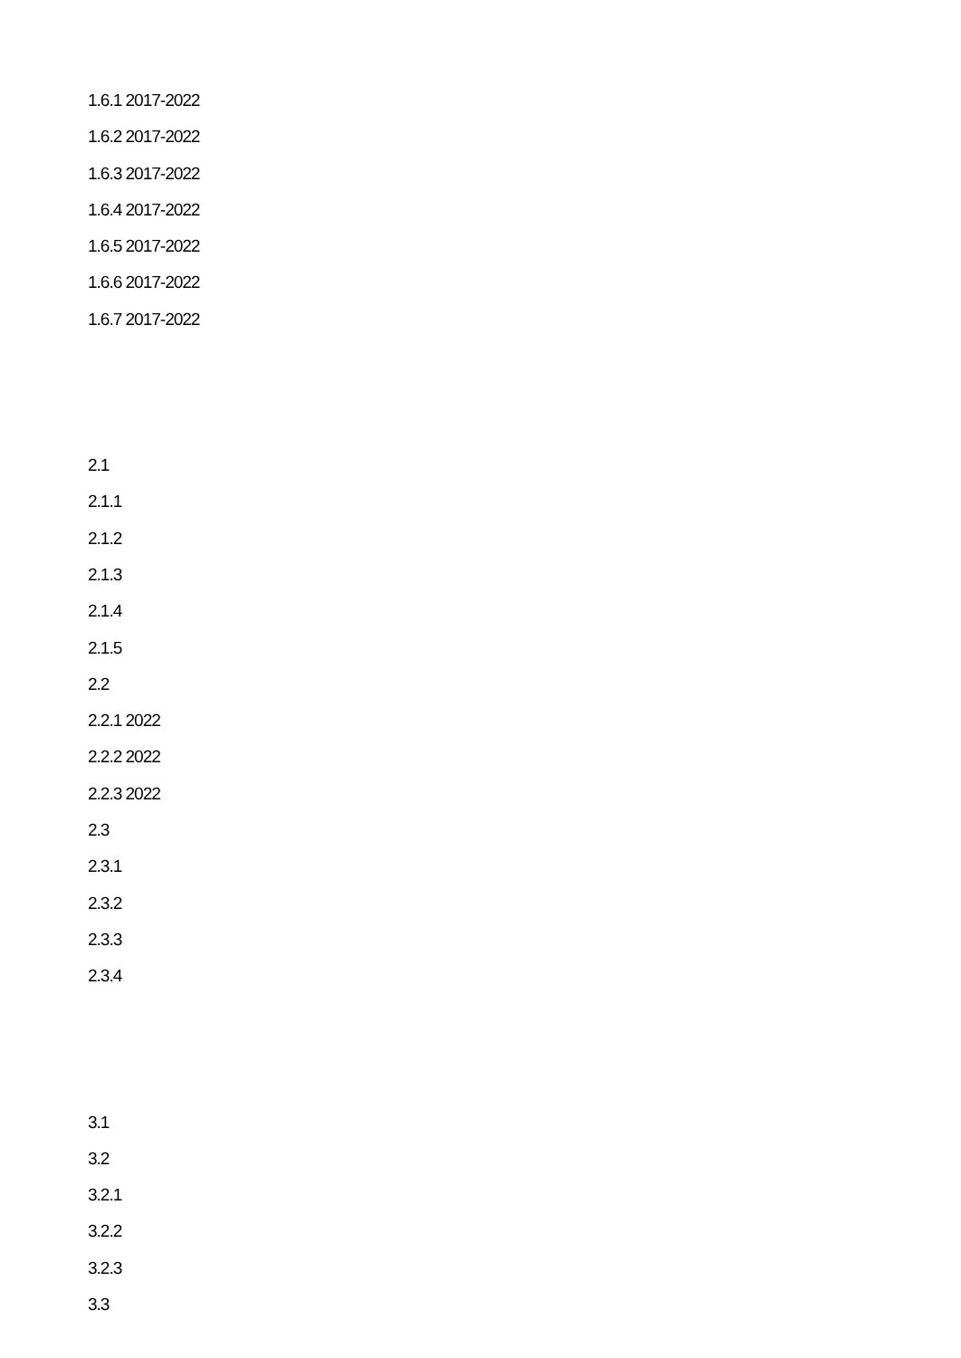1.6.1 2017-2022
1.6.2 2017-2022
1.6.3 2017-2022
1.6.4 2017-2022
1.6.5 2017-2022
1.6.6 2017-2022
1.6.7 2017-2022
2.1
2.1.1
2.1.2
2.1.3
2.1.4
2.1.5
2.2
2.2.1 2022
2.2.2 2022
2.2.3 2022
2.3
2.3.1
2.3.2
2.3.3
2.3.4
3.1
3.2
3.2.1
3.2.2
3.2.3
3.3